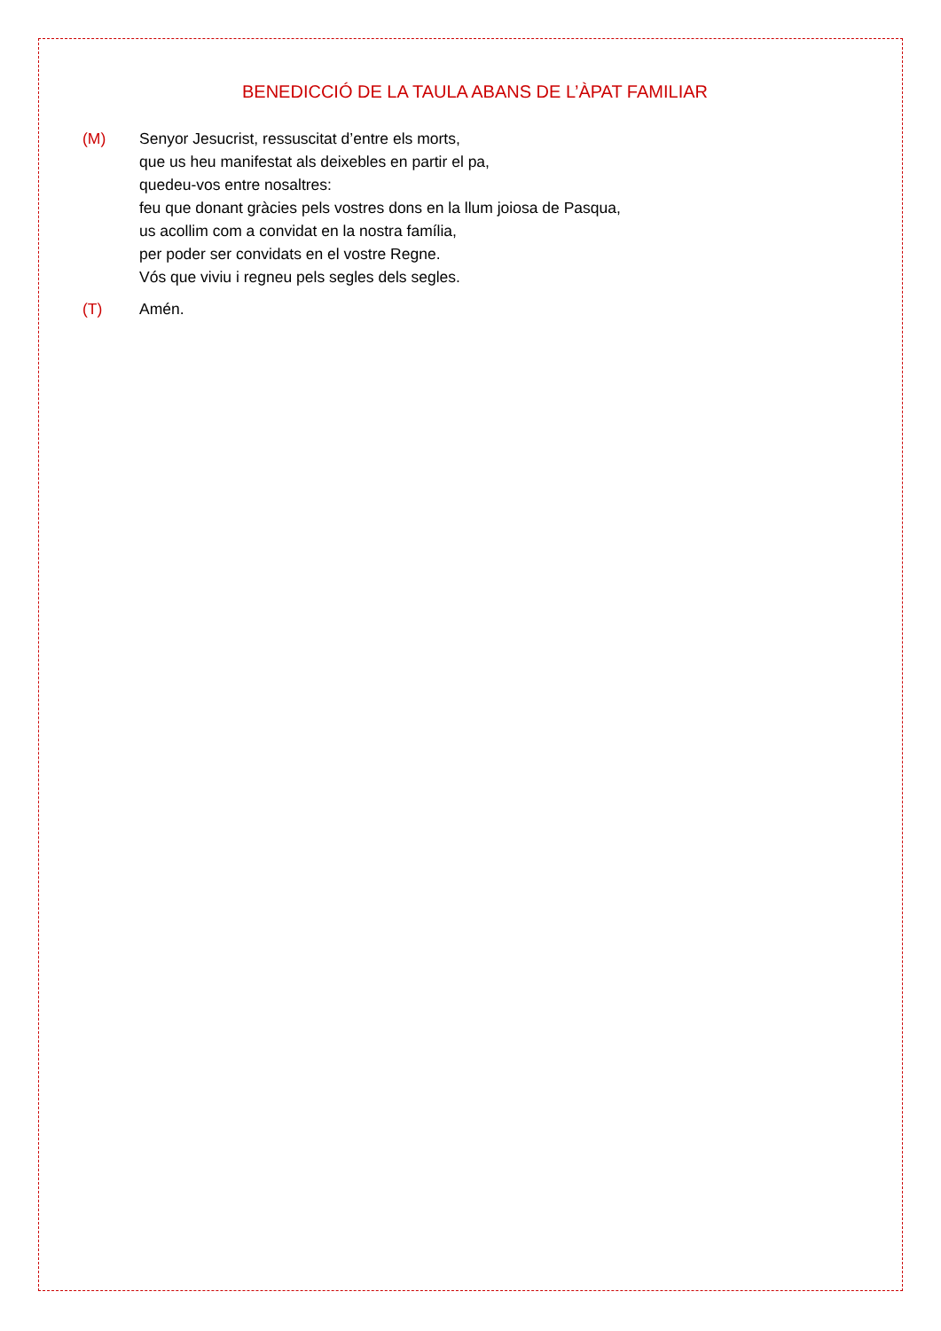BENEDICCIÓ DE LA TAULA ABANS DE L’ÀPAT FAMILIAR
(M) Senyor Jesucrist, ressuscitat d’entre els morts,
que us heu manifestat als deixebles en partir el pa,
quedeu-vos entre nosaltres:
feu que donant gràcies pels vostres dons en la llum joiosa de Pasqua,
us acollim com a convidat en la nostra família,
per poder ser convidats en el vostre Regne.
Vós que viviu i regneu pels segles dels segles.
(T) Amén.